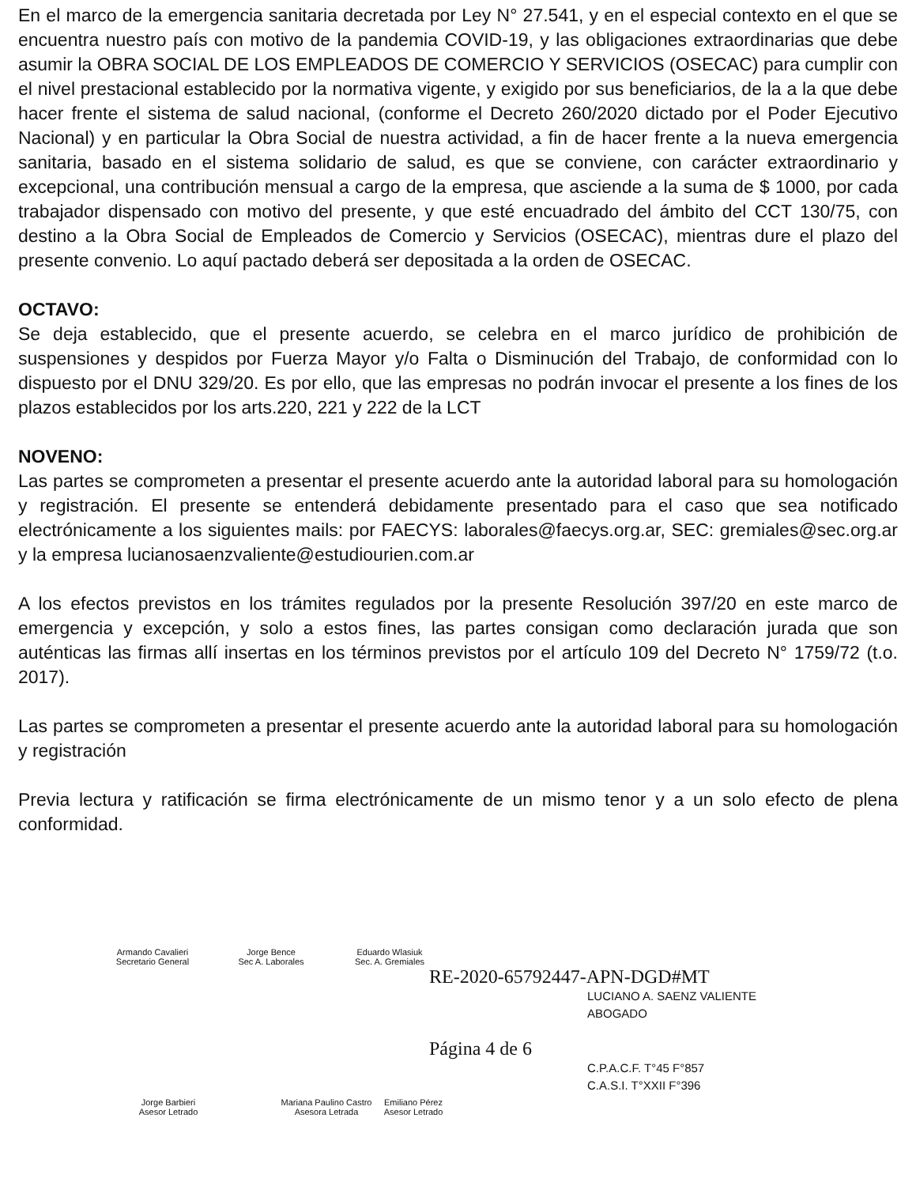En el marco de la emergencia sanitaria decretada por Ley N° 27.541, y en el especial contexto en el que se encuentra nuestro país con motivo de la pandemia COVID-19, y las obligaciones extraordinarias que debe asumir la OBRA SOCIAL DE LOS EMPLEADOS DE COMERCIO Y SERVICIOS (OSECAC) para cumplir con el nivel prestacional establecido por la normativa vigente, y exigido por sus beneficiarios, de la a la que debe hacer frente el sistema de salud nacional, (conforme el Decreto 260/2020 dictado por el Poder Ejecutivo Nacional) y en particular la Obra Social de nuestra actividad, a fin de hacer frente a la nueva emergencia sanitaria, basado en el sistema solidario de salud, es que se conviene, con carácter extraordinario y excepcional, una contribución mensual a cargo de la empresa, que asciende a la suma de $ 1000, por cada trabajador dispensado con motivo del presente, y que esté encuadrado del ámbito del CCT 130/75, con destino a la Obra Social de Empleados de Comercio y Servicios (OSECAC), mientras dure el plazo del presente convenio. Lo aquí pactado deberá ser depositada a la orden de OSECAC.
OCTAVO:
Se deja establecido, que el presente acuerdo, se celebra en el marco jurídico de prohibición de suspensiones y despidos por Fuerza Mayor y/o Falta o Disminución del Trabajo, de conformidad con lo dispuesto por el DNU 329/20. Es por ello, que las empresas no podrán invocar el presente a los fines de los plazos establecidos por los arts.220, 221 y 222 de la LCT
NOVENO:
Las partes se comprometen a presentar el presente acuerdo ante la autoridad laboral para su homologación y registración. El presente se entenderá debidamente presentado para el caso que sea notificado electrónicamente a los siguientes mails: por FAECYS: laborales@faecys.org.ar, SEC: gremiales@sec.org.ar y la empresa lucianosaenzvaliente@estudiourien.com.ar
A los efectos previstos en los trámites regulados por la presente Resolución 397/20 en este marco de emergencia y excepción, y solo a estos fines, las partes consigan como declaración jurada que son auténticas las firmas allí insertas en los términos previstos por el artículo 109 del Decreto N° 1759/72 (t.o. 2017).
Las partes se comprometen a presentar el presente acuerdo ante la autoridad laboral para su homologación y registración
Previa lectura y ratificación se firma electrónicamente de un mismo tenor y a un solo efecto de plena conformidad.
Armando Cavalieri
Secretario General
Jorge Bence
Sec A. Laborales
Eduardo Wlasiuk
Sec. A. Gremiales
RE-2020-65792447-APN-DGD#MT
LUCIANO A. SAENZ VALIENTE
ABOGADO
Página 4 de 6
C.P.A.C.F. T°45 F°857
C.A.S.I. T°XXII F°396
Jorge Barbieri
Asesor Letrado
Mariana Paulino Castro
Asesora Letrada
Emiliano Pérez
Asesor Letrado